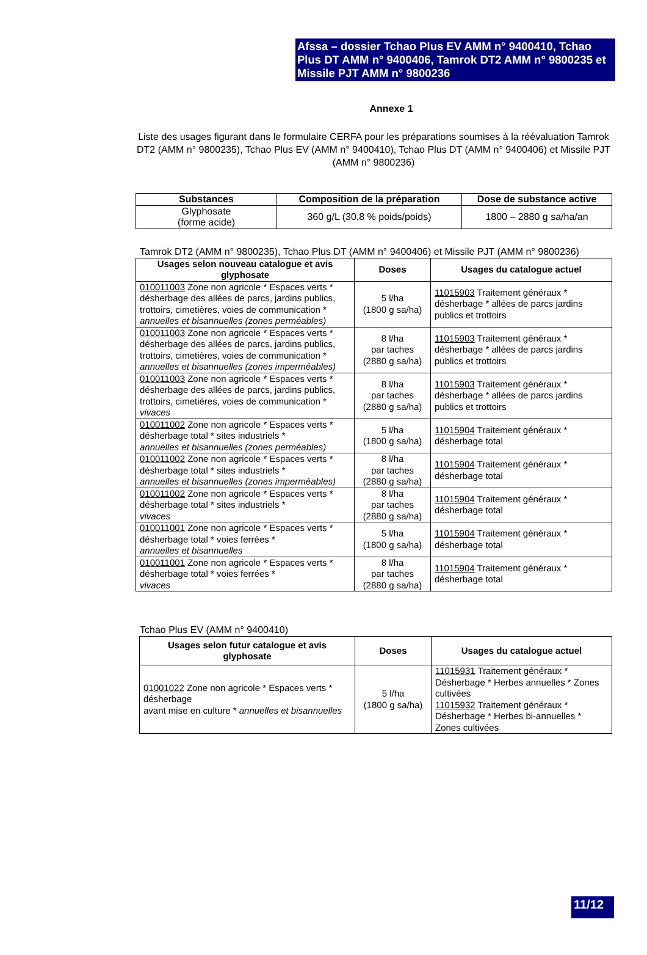Afssa – dossier Tchao Plus EV AMM n° 9400410, Tchao Plus DT AMM n° 9400406, Tamrok DT2 AMM n° 9800235 et Missile PJT AMM n° 9800236
Annexe 1
Liste des usages figurant dans le formulaire CERFA pour les préparations soumises à la réévaluation Tamrok DT2 (AMM n° 9800235), Tchao Plus EV (AMM n° 9400410), Tchao Plus DT (AMM n° 9400406) et Missile PJT (AMM n° 9800236)
| Substances | Composition de la préparation | Dose de substance active |
| --- | --- | --- |
| Glyphosate (forme acide) | 360 g/L (30,8 % poids/poids) | 1800 – 2880 g sa/ha/an |
Tamrok DT2 (AMM n° 9800235), Tchao Plus DT (AMM n° 9400406) et Missile PJT (AMM n° 9800236)
| Usages selon nouveau catalogue et avis glyphosate | Doses | Usages du catalogue actuel |
| --- | --- | --- |
| 010011003 Zone non agricole * Espaces verts * désherbage des allées de parcs, jardins publics, trottoirs, cimetières, voies de communication * annuelles et bisannuelles (zones perméables) | 5 l/ha (1800 g sa/ha) | 11015903 Traitement généraux * désherbage * allées de parcs jardins publics et trottoirs |
| 010011003 Zone non agricole * Espaces verts * désherbage des allées de parcs, jardins publics, trottoirs, cimetières, voies de communication * annuelles et bisannuelles (zones imperméables) | 8 l/ha par taches (2880 g sa/ha) | 11015903 Traitement généraux * désherbage * allées de parcs jardins publics et trottoirs |
| 010011003 Zone non agricole * Espaces verts * désherbage des allées de parcs, jardins publics, trottoirs, cimetières, voies de communication * vivaces | 8 l/ha par taches (2880 g sa/ha) | 11015903 Traitement généraux * désherbage * allées de parcs jardins publics et trottoirs |
| 010011002 Zone non agricole * Espaces verts * désherbage total * sites industriels * annuelles et bisannuelles (zones perméables) | 5 l/ha (1800 g sa/ha) | 11015904 Traitement généraux * désherbage total |
| 010011002 Zone non agricole * Espaces verts * désherbage total * sites industriels * annuelles et bisannuelles (zones imperméables) | 8 l/ha par taches (2880 g sa/ha) | 11015904 Traitement généraux * désherbage total |
| 010011002 Zone non agricole * Espaces verts * désherbage total * sites industriels * vivaces | 8 l/ha par taches (2880 g sa/ha) | 11015904 Traitement généraux * désherbage total |
| 010011001 Zone non agricole * Espaces verts * désherbage total * voies ferrées * annuelles et bisannuelles | 5 l/ha (1800 g sa/ha) | 11015904 Traitement généraux * désherbage total |
| 010011001 Zone non agricole * Espaces verts * désherbage total * voies ferrées * vivaces | 8 l/ha par taches (2880 g sa/ha) | 11015904 Traitement généraux * désherbage total |
Tchao Plus EV (AMM n° 9400410)
| Usages selon futur catalogue et avis glyphosate | Doses | Usages du catalogue actuel |
| --- | --- | --- |
| 01001022 Zone non agricole * Espaces verts * désherbage avant mise en culture * annuelles et bisannuelles | 5 l/ha (1800 g sa/ha) | 11015931 Traitement généraux * Désherbage * Herbes annuelles * Zones cultivées 11015932 Traitement généraux * Désherbage * Herbes bi-annuelles * Zones cultivées |
11/12